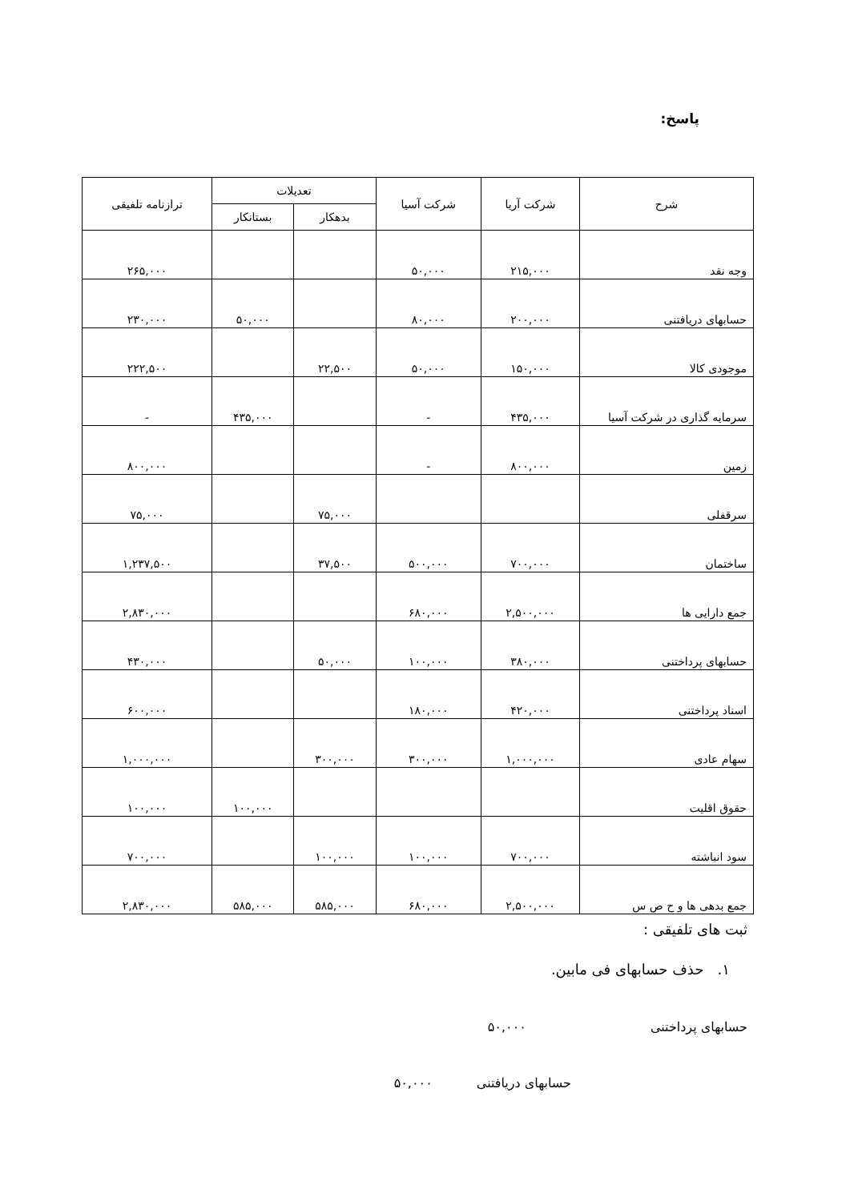پاسخ:
| شرح | شرکت آریا | شرکت آسیا | تعدیلات | | ترازنامه تلفیقی |
| --- | --- | --- | --- | --- | --- |
| | | | بدهکار | بستانکار | |
| وجه نقد | ۲۱۵,۰۰۰ | ۵۰,۰۰۰ | | | ۲۶۵,۰۰۰ |
| حسابهای دریافتنی | ۲۰۰,۰۰۰ | ۸۰,۰۰۰ | | ۵۰,۰۰۰ | ۲۳۰,۰۰۰ |
| موجودی کالا | ۱۵۰,۰۰۰ | ۵۰,۰۰۰ | ۲۲,۵۰۰ | | ۲۲۲,۵۰۰ |
| سرمایه گذاری در شرکت آسیا | ۴۳۵,۰۰۰ | - | | ۴۳۵,۰۰۰ | - |
| زمین | ۸۰۰,۰۰۰ | - | | | ۸۰۰,۰۰۰ |
| سرقفلی | | | ۷۵,۰۰۰ | | ۷۵,۰۰۰ |
| ساختمان | ۷۰۰,۰۰۰ | ۵۰۰,۰۰۰ | ۳۷,۵۰۰ | | ۱,۲۳۷,۵۰۰ |
| جمع دارایی ها | ۲,۵۰۰,۰۰۰ | ۶۸۰,۰۰۰ | | | ۲,۸۳۰,۰۰۰ |
| حسابهای پرداختنی | ۳۸۰,۰۰۰ | ۱۰۰,۰۰۰ | ۵۰,۰۰۰ | | ۴۳۰,۰۰۰ |
| اسناد پرداختنی | ۴۲۰,۰۰۰ | ۱۸۰,۰۰۰ | | | ۶۰۰,۰۰۰ |
| سهام عادی | ۱,۰۰۰,۰۰۰ | ۳۰۰,۰۰۰ | ۳۰۰,۰۰۰ | | ۱,۰۰۰,۰۰۰ |
| حقوق اقلیت | | | | ۱۰۰,۰۰۰ | ۱۰۰,۰۰۰ |
| سود انباشته | ۷۰۰,۰۰۰ | ۱۰۰,۰۰۰ | ۱۰۰,۰۰۰ | | ۷۰۰,۰۰۰ |
| جمع بدهی ها و ح ص س | ۲,۵۰۰,۰۰۰ | ۶۸۰,۰۰۰ | ۵۸۵,۰۰۰ | ۵۸۵,۰۰۰ | ۲,۸۳۰,۰۰۰ |
ثبت های تلفیقی :
۱. حذف حسابهای فی مابین.
حسابهای پرداختنی ۵۰,۰۰۰
حسابهای دریافتنی ۵۰,۰۰۰